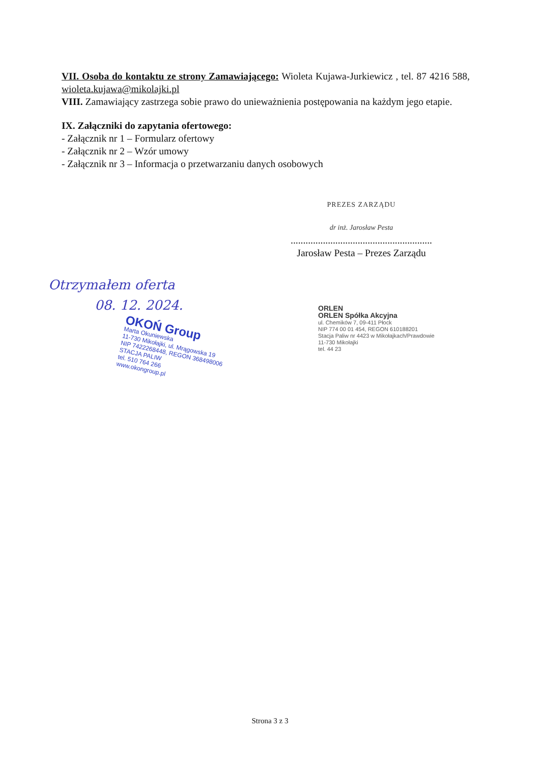VII. Osoba do kontaktu ze strony Zamawiającego: Wioleta Kujawa-Jurkiewicz , tel. 87 4216 588, wioleta.kujawa@mikolajki.pl
VIII. Zamawiający zastrzega sobie prawo do unieważnienia postępowania na każdym jego etapie.
IX. Załączniki do zapytania ofertowego:
- Załącznik nr 1 – Formularz ofertowy
- Załącznik nr 2 – Wzór umowy
- Załącznik nr 3 – Informacja o przetwarzaniu danych osobowych
PREZES ZARZĄDU
dr inż. Jarosław Pesta
.........................................................
Jarosław Pesta – Prezes Zarządu
Otrzymałem oferta
08. 12. 2024.
OKOŃ Group
Marta Okuniewska
11-730 Mikołajki, ul. Mrągowska 19
NIP 7422268448, REGON 368498006
STACJA PALIW
tel. 510 764 266
www.okongroup.pl
ORLEN
ORLEN Spółka Akcyjna
ul. Chemików 7, 09-411 Płock
NIP 774 00 01 454, REGON 610188201
Stacja Paliw nr 4423 w Mikołajkach/Prawdowie
11-730 Mikołajki
tel. 44 23
Strona 3 z 3